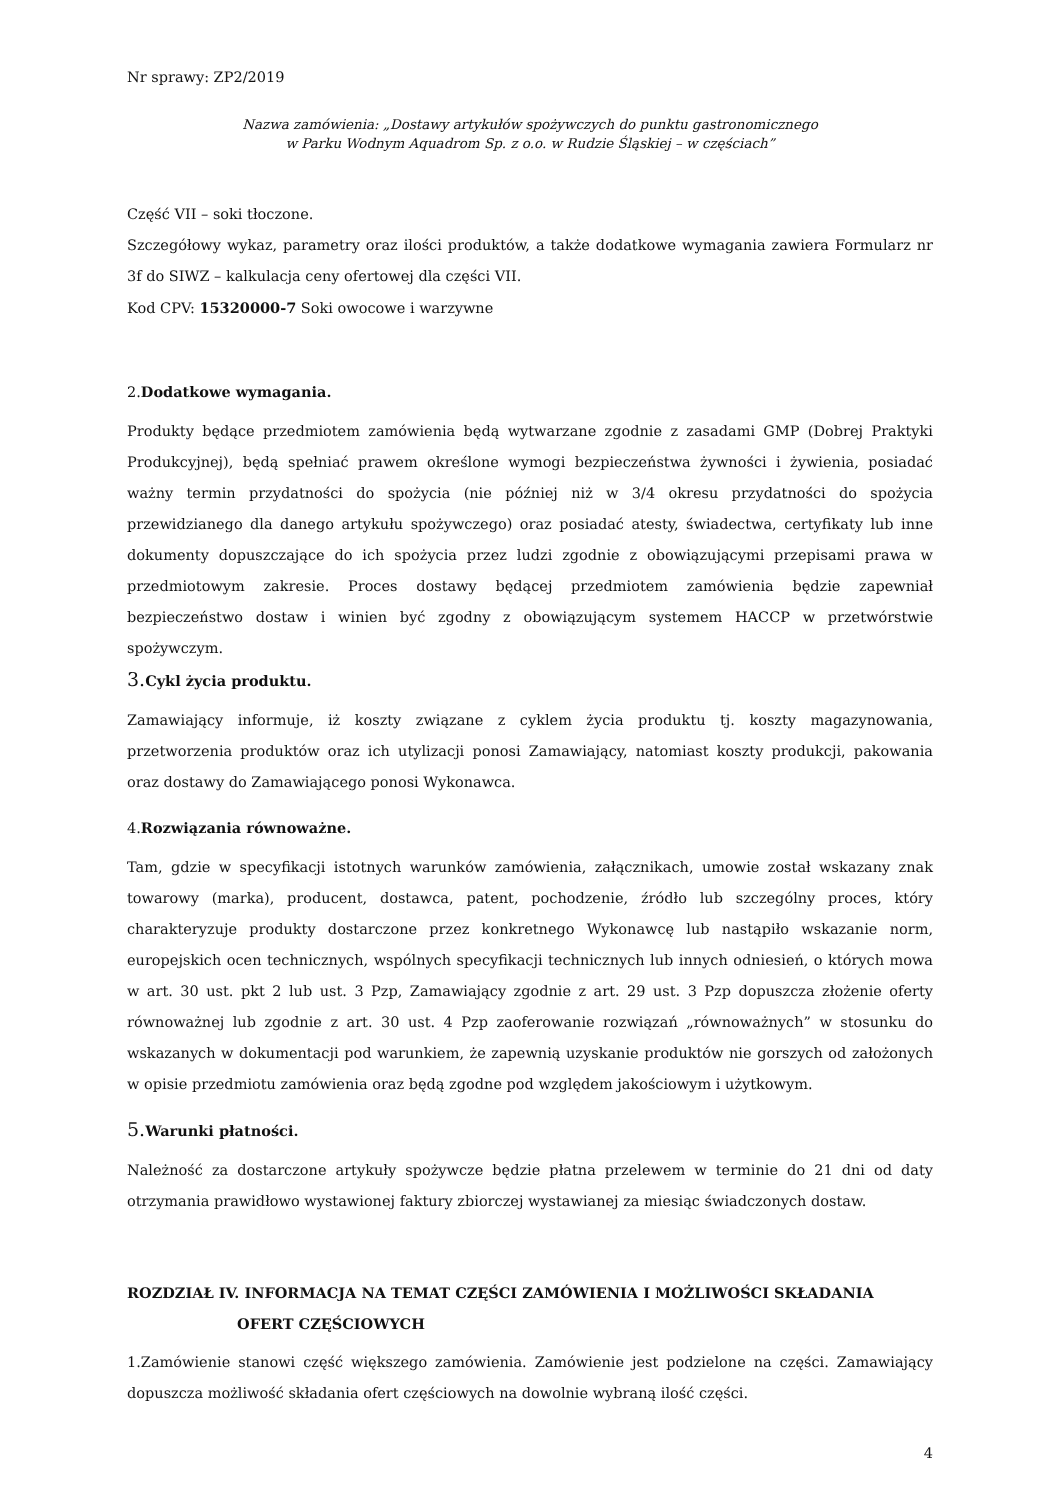Nr sprawy: ZP2/2019
Nazwa zamówienia: „Dostawy artykułów spożywczych do punktu gastronomicznego
w Parku Wodnym Aquadrom Sp. z o.o. w Rudzie Śląskiej – w częściach”
Część VII – soki tłoczone.
Szczegółowy wykaz, parametry oraz ilości produktów, a także dodatkowe wymagania zawiera Formularz nr 3f do SIWZ – kalkulacja ceny ofertowej dla części VII.
Kod CPV: 15320000-7 Soki owocowe i warzywne
2.Dodatkowe wymagania.
Produkty będące przedmiotem zamówienia będą wytwarzane zgodnie z zasadami GMP (Dobrej Praktyki Produkcyjnej), będą spełniać prawem określone wymogi bezpieczeństwa żywności i żywienia, posiadać ważny termin przydatności do spożycia (nie później niż w 3/4 okresu przydatności do spożycia przewidzianego dla danego artykułu spożywczego) oraz posiadać atesty, świadectwa, certyfikaty lub inne dokumenty dopuszczające do ich spożycia przez ludzi zgodnie z obowiązującymi przepisami prawa w przedmiotowym zakresie. Proces dostawy będącej przedmiotem zamówienia będzie zapewniał bezpieczeństwo dostaw i winien być zgodny z obowiązującym systemem HACCP w przetwórstwie spożywczym.
3. Cykl życia produktu.
Zamawiający informuje, iż koszty związane z cyklem życia produktu tj. koszty magazynowania, przetworzenia produktów oraz ich utylizacji ponosi Zamawiający, natomiast koszty produkcji, pakowania oraz dostawy do Zamawiającego ponosi Wykonawca.
4.Rozwiązania równoważne.
Tam, gdzie w specyfikacji istotnych warunków zamówienia, załącznikach, umowie został wskazany znak towarowy (marka), producent, dostawca, patent, pochodzenie, źródło lub szczególny proces, który charakteryzuje produkty dostarczone przez konkretnego Wykonawcę lub nastąpiło wskazanie norm, europejskich ocen technicznych, wspólnych specyfikacji technicznych lub innych odniesień, o których mowa w art. 30 ust. pkt 2 lub ust. 3 Pzp, Zamawiający zgodnie z art. 29 ust. 3 Pzp dopuszcza złożenie oferty równoważnej lub zgodnie z art. 30 ust. 4 Pzp zaoferowanie rozwiązań „równoważnych” w stosunku do wskazanych w dokumentacji pod warunkiem, że zapewnią uzyskanie produktów nie gorszych od założonych w opisie przedmiotu zamówienia oraz będą zgodne pod względem jakościowym i użytkowym.
5. Warunki płatności.
Należność za dostarczone artykuły spożywcze będzie płatna przelewem w terminie do 21 dni od daty otrzymania prawidłowo wystawionej faktury zbiorczej wystawianej za miesiąc świadczonych dostaw.
ROZDZIAŁ IV. INFORMACJA NA TEMAT CZĘŚCI ZAMÓWIENIA I MOŻLIWOŚCI SKŁADANIA
OFERT CZĘŚCIOWYCH
1.Zamówienie stanowi część większego zamówienia. Zamówienie jest podzielone na części. Zamawiający dopuszcza możliwość składania ofert częściowych na dowolnie wybraną ilość części.
4